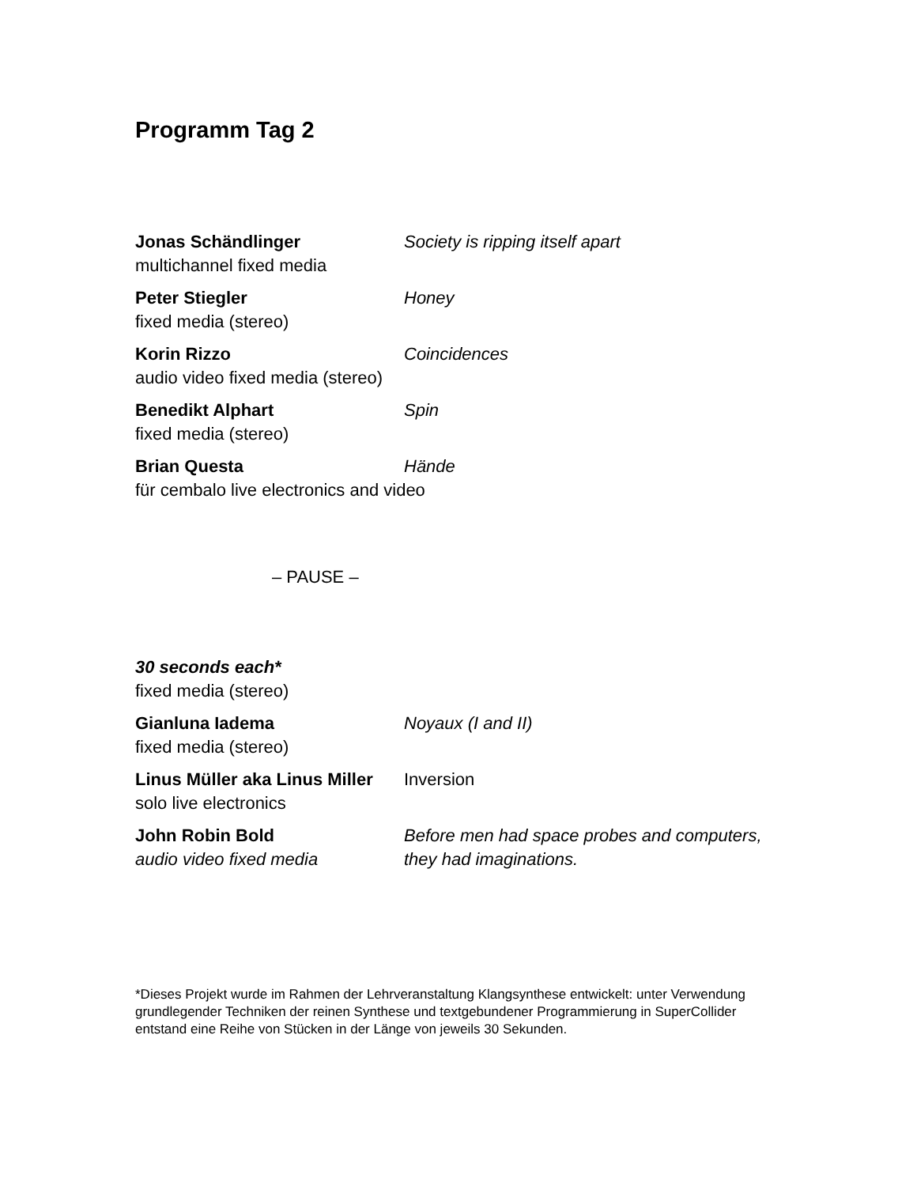Programm Tag 2
Jonas Schändlinger
multichannel fixed media
Society is ripping itself apart
Peter Stiegler
fixed media (stereo)
Honey
Korin Rizzo
audio video fixed media (stereo)
Coincidences
Benedikt Alphart
fixed media (stereo)
Spin
Brian Questa
für cembalo live electronics and video
Hände
– PAUSE –
30 seconds each*
fixed media (stereo)
Gianluna Iadema
fixed media (stereo)
Noyaux (I and II)
Linus Müller aka Linus Miller
solo live electronics
Inversion
John Robin Bold
audio video fixed media
Before men had space probes and computers,
they had imaginations.
*Dieses Projekt wurde im Rahmen der Lehrveranstaltung Klangsynthese entwickelt: unter Verwendung grundlegender Techniken der reinen Synthese und textgebundener Programmierung in SuperCollider entstand eine Reihe von Stücken in der Länge von jeweils 30 Sekunden.